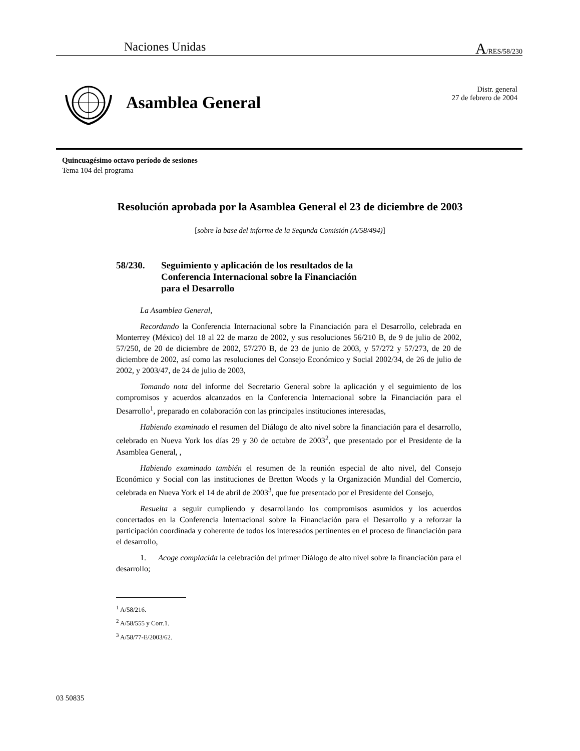Naciones Unidas A/RES/58/230
Asamblea General
Distr. general
27 de febrero de 2004
Quincuagésimo octavo período de sesiones
Tema 104 del programa
Resolución aprobada por la Asamblea General el 23 de diciembre de 2003
[sobre la base del informe de la Segunda Comisión (A/58/494)]
58/230. Seguimiento y aplicación de los resultados de la
Conferencia Internacional sobre la Financiación
para el Desarrollo
La Asamblea General,
Recordando la Conferencia Internacional sobre la Financiación para el Desarrollo, celebrada en Monterrey (México) del 18 al 22 de marzo de 2002, y sus resoluciones 56/210 B, de 9 de julio de 2002, 57/250, de 20 de diciembre de 2002, 57/270 B, de 23 de junio de 2003, y 57/272 y 57/273, de 20 de diciembre de 2002, así como las resoluciones del Consejo Económico y Social 2002/34, de 26 de julio de 2002, y 2003/47, de 24 de julio de 2003,
Tomando nota del informe del Secretario General sobre la aplicación y el seguimiento de los compromisos y acuerdos alcanzados en la Conferencia Internacional sobre la Financiación para el Desarrollo<sup>1</sup>, preparado en colaboración con las principales instituciones interesadas,
Habiendo examinado el resumen del Diálogo de alto nivel sobre la financiación para el desarrollo, celebrado en Nueva York los días 29 y 30 de octubre de 2003<sup>2</sup>, que presentado por el Presidente de la Asamblea General, ,
Habiendo examinado también el resumen de la reunión especial de alto nivel, del Consejo Económico y Social con las instituciones de Bretton Woods y la Organización Mundial del Comercio, celebrada en Nueva York el 14 de abril de 2003<sup>3</sup>, que fue presentado por el Presidente del Consejo,
Resuelta a seguir cumpliendo y desarrollando los compromisos asumidos y los acuerdos concertados en la Conferencia Internacional sobre la Financiación para el Desarrollo y a reforzar la participación coordinada y coherente de todos los interesados pertinentes en el proceso de financiación para el desarrollo,
1. Acoge complacida la celebración del primer Diálogo de alto nivel sobre la financiación para el desarrollo;
<sup>1</sup> A/58/216.
<sup>2</sup> A/58/555 y Corr.1.
<sup>3</sup> A/58/77-E/2003/62.
03 50835